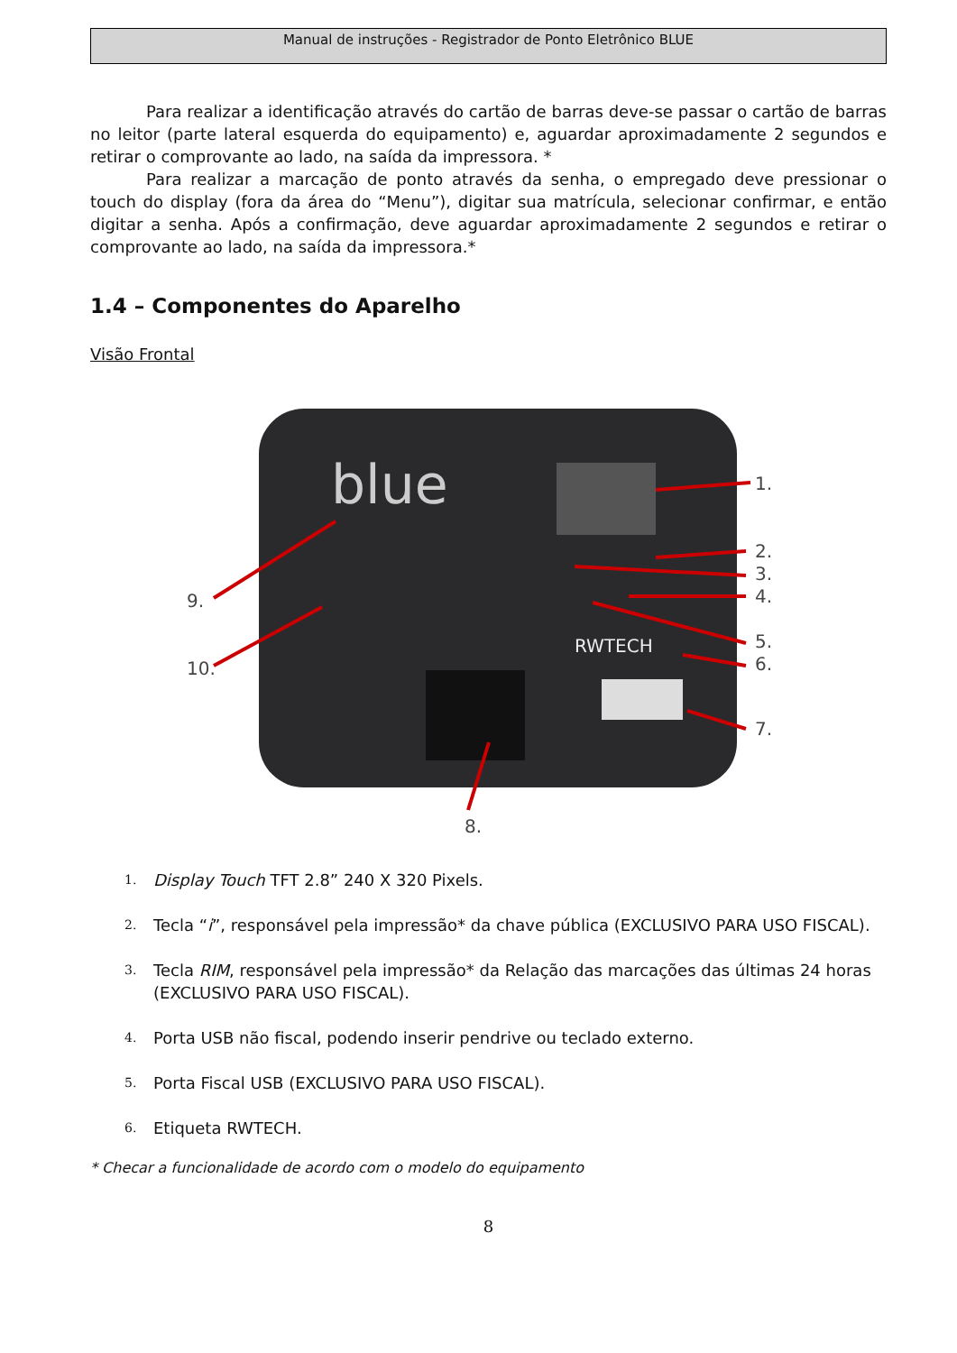Manual de instruções - Registrador de Ponto Eletrônico BLUE
Para realizar a identificação através do cartão de barras deve-se passar o cartão de barras no leitor (parte lateral esquerda do equipamento) e, aguardar aproximadamente 2 segundos e retirar o comprovante ao lado, na saída da impressora. *
Para realizar a marcação de ponto através da senha, o empregado deve pressionar o touch do display (fora da área do “Menu”), digitar sua matrícula, selecionar confirmar, e então digitar a senha. Após a confirmação, deve aguardar aproximadamente 2 segundos e retirar o comprovante ao lado, na saída da impressora.*
1.4 – Componentes do Aparelho
Visão Frontal
blue
RWTECH
1.
2.
3.
4.
5.
6.
7.
8.
9.
10.
1. Display Touch TFT 2.8” 240 X 320 Pixels.
2. Tecla “i”, responsável pela impressão* da chave pública (EXCLUSIVO PARA USO FISCAL).
3. Tecla RIM, responsável pela impressão* da Relação das marcações das últimas 24 horas (EXCLUSIVO PARA USO FISCAL).
4. Porta USB não fiscal, podendo inserir pendrive ou teclado externo.
5. Porta Fiscal USB (EXCLUSIVO PARA USO FISCAL).
6. Etiqueta RWTECH.
* Checar a funcionalidade de acordo com o modelo do equipamento
8